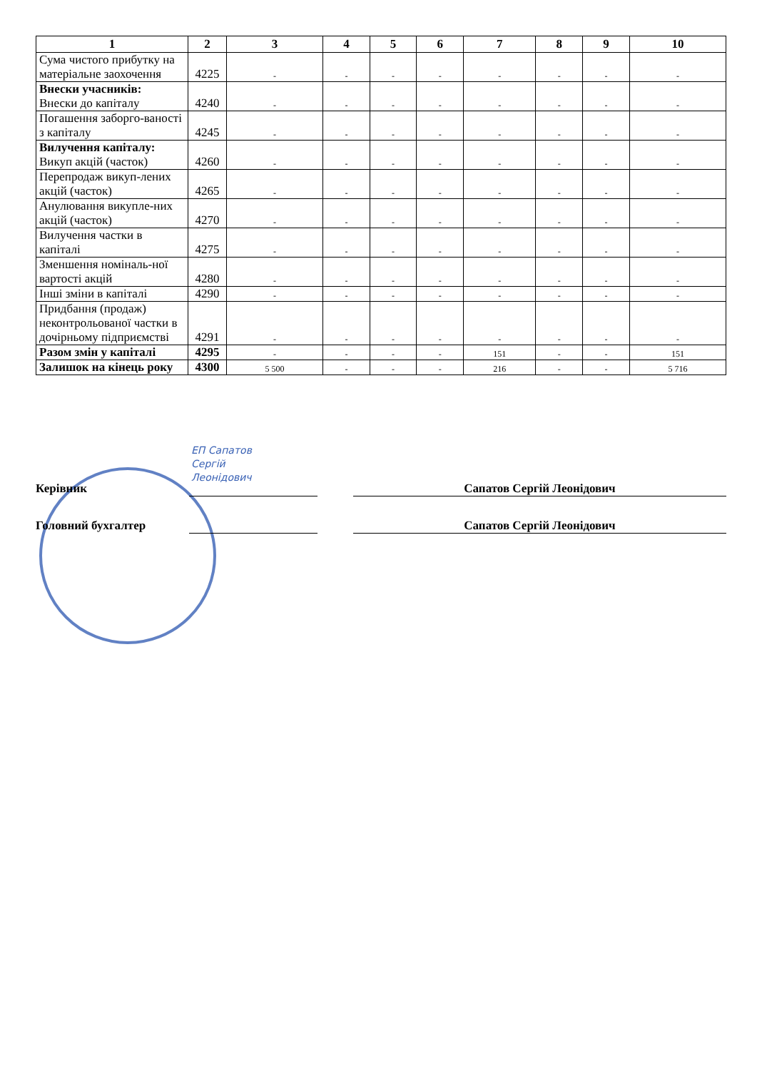| 1 | 2 | 3 | 4 | 5 | 6 | 7 | 8 | 9 | 10 |
| --- | --- | --- | --- | --- | --- | --- | --- | --- | --- |
| Сума чистого прибутку на матеріальне заохочення | 4225 | - | - | - | - | - | - | - | - |
| Внески учасників: Внески до капіталу | 4240 | - | - | - | - | - | - | - | - |
| Погашення заборго-ваності з капіталу | 4245 | - | - | - | - | - | - | - | - |
| Вилучення капіталу: Викуп акцій (часток) | 4260 | - | - | - | - | - | - | - | - |
| Перепродаж викуп-лених акцій (часток) | 4265 | - | - | - | - | - | - | - | - |
| Анулювання викупле-них акцій (часток) | 4270 | - | - | - | - | - | - | - | - |
| Вилучення частки в капіталі | 4275 | - | - | - | - | - | - | - | - |
| Зменшення номіналь-ної вартості акцій | 4280 | - | - | - | - | - | - | - | - |
| Інші зміни в капіталі | 4290 | - | - | - | - | - | - | - | - |
| Придбання (продаж) неконтрольованої частки в дочірньому підприємстві | 4291 | - | - | - | - | - | - | - | - |
| Разом змін у капіталі | 4295 | - | - | - | - | 151 | - | - | 151 |
| Залишок на кінець року | 4300 | 5 500 | - | - | - | 216 | - | - | 5 716 |
ЕП Сапатов
Сергій
Леонідович
Керівник Сапатов Сергій Леонідович
Головний бухгалтер Сапатов Сергій Леонідович